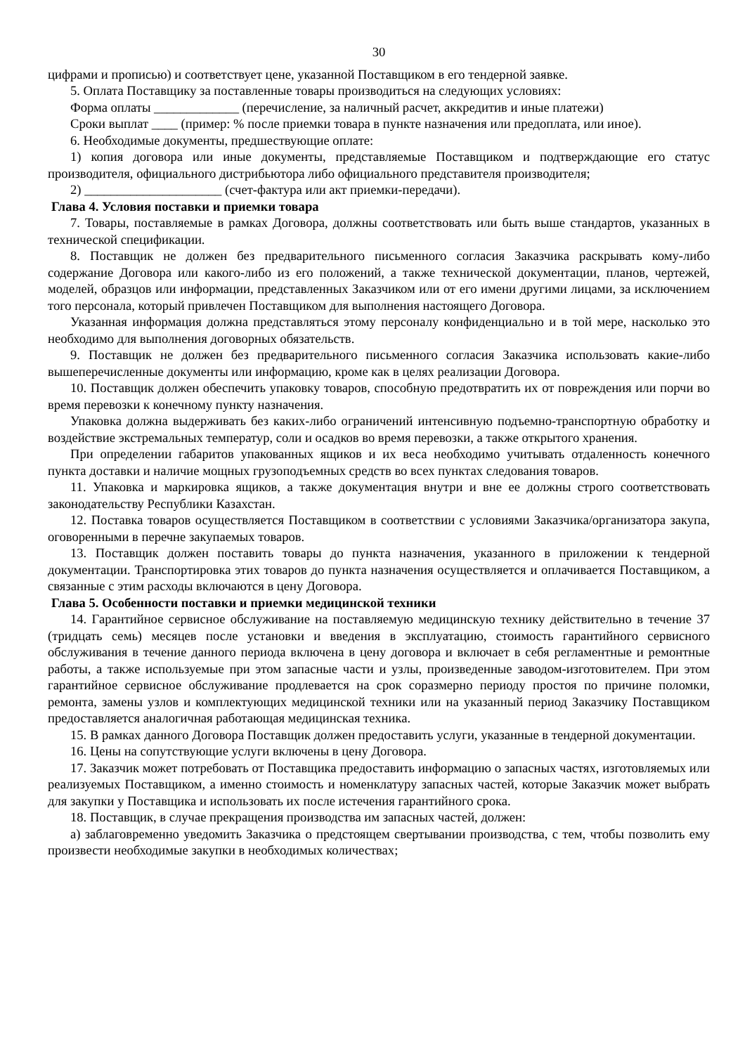30
цифрами и прописью) и соответствует цене, указанной Поставщиком в его тендерной заявке.
5. Оплата Поставщику за поставленные товары производиться на следующих условиях:
Форма оплаты _____________ (перечисление, за наличный расчет, аккредитив и иные платежи)
Сроки выплат ____ (пример: % после приемки товара в пункте назначения или предоплата, или иное).
6. Необходимые документы, предшествующие оплате:
1) копия договора или иные документы, представляемые Поставщиком и подтверждающие его статус производителя, официального дистрибьютора либо официального представителя производителя;
2) _____________________ (счет-фактура или акт приемки-передачи).
Глава 4. Условия поставки и приемки товара
7. Товары, поставляемые в рамках Договора, должны соответствовать или быть выше стандартов, указанных в технической спецификации.
8. Поставщик не должен без предварительного письменного согласия Заказчика раскрывать кому-либо содержание Договора или какого-либо из его положений, а также технической документации, планов, чертежей, моделей, образцов или информации, представленных Заказчиком или от его имени другими лицами, за исключением того персонала, который привлечен Поставщиком для выполнения настоящего Договора.
Указанная информация должна представляться этому персоналу конфиденциально и в той мере, насколько это необходимо для выполнения договорных обязательств.
9. Поставщик не должен без предварительного письменного согласия Заказчика использовать какие-либо вышеперечисленные документы или информацию, кроме как в целях реализации Договора.
10. Поставщик должен обеспечить упаковку товаров, способную предотвратить их от повреждения или порчи во время перевозки к конечному пункту назначения.
Упаковка должна выдерживать без каких-либо ограничений интенсивную подъемно-транспортную обработку и воздействие экстремальных температур, соли и осадков во время перевозки, а также открытого хранения.
При определении габаритов упакованных ящиков и их веса необходимо учитывать отдаленность конечного пункта доставки и наличие мощных грузоподъемных средств во всех пунктах следования товаров.
11. Упаковка и маркировка ящиков, а также документация внутри и вне ее должны строго соответствовать законодательству Республики Казахстан.
12. Поставка товаров осуществляется Поставщиком в соответствии с условиями Заказчика/организатора закупа, оговоренными в перечне закупаемых товаров.
13. Поставщик должен поставить товары до пункта назначения, указанного в приложении к тендерной документации. Транспортировка этих товаров до пункта назначения осуществляется и оплачивается Поставщиком, а связанные с этим расходы включаются в цену Договора.
Глава 5. Особенности поставки и приемки медицинской техники
14. Гарантийное сервисное обслуживание на поставляемую медицинскую технику действительно в течение 37 (тридцать семь) месяцев после установки и введения в эксплуатацию, стоимость гарантийного сервисного обслуживания в течение данного периода включена в цену договора и включает в себя регламентные и ремонтные работы, а также используемые при этом запасные части и узлы, произведенные заводом-изготовителем. При этом гарантийное сервисное обслуживание продлевается на срок соразмерно периоду простоя по причине поломки, ремонта, замены узлов и комплектующих медицинской техники или на указанный период Заказчику Поставщиком предоставляется аналогичная работающая медицинская техника.
15. В рамках данного Договора Поставщик должен предоставить услуги, указанные в тендерной документации.
16. Цены на сопутствующие услуги включены в цену Договора.
17. Заказчик может потребовать от Поставщика предоставить информацию о запасных частях, изготовляемых или реализуемых Поставщиком, а именно стоимость и номенклатуру запасных частей, которые Заказчик может выбрать для закупки у Поставщика и использовать их после истечения гарантийного срока.
18. Поставщик, в случае прекращения производства им запасных частей, должен:
а) заблаговременно уведомить Заказчика о предстоящем свертывании производства, с тем, чтобы позволить ему произвести необходимые закупки в необходимых количествах;